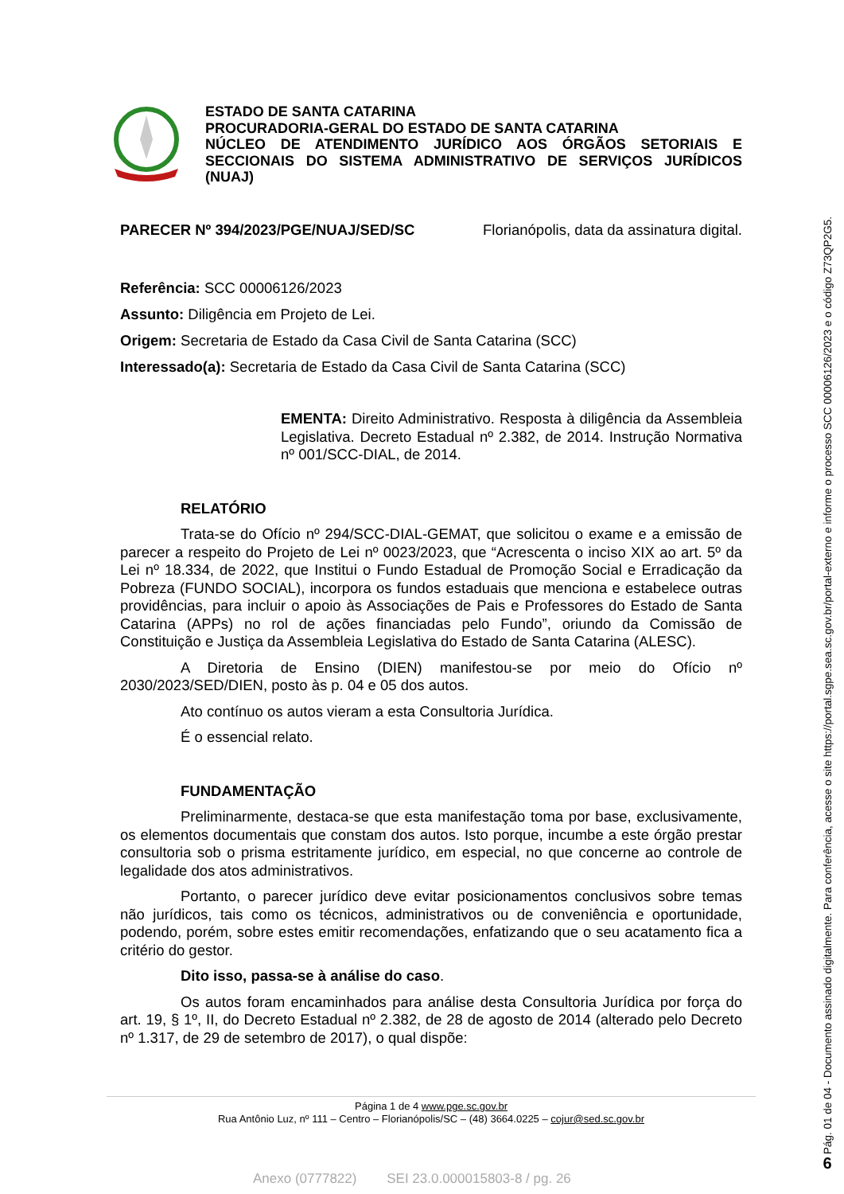ESTADO DE SANTA CATARINA
PROCURADORIA-GERAL DO ESTADO DE SANTA CATARINA
NÚCLEO DE ATENDIMENTO JURÍDICO AOS ÓRGÃOS SETORIAIS E SECCIONAIS DO SISTEMA ADMINISTRATIVO DE SERVIÇOS JURÍDICOS (NUAJ)
PARECER Nº 394/2023/PGE/NUAJ/SED/SC Florianópolis, data da assinatura digital.
Referência: SCC 00006126/2023
Assunto: Diligência em Projeto de Lei.
Origem: Secretaria de Estado da Casa Civil de Santa Catarina (SCC)
Interessado(a): Secretaria de Estado da Casa Civil de Santa Catarina (SCC)
EMENTA: Direito Administrativo. Resposta à diligência da Assembleia Legislativa. Decreto Estadual nº 2.382, de 2014. Instrução Normativa nº 001/SCC-DIAL, de 2014.
RELATÓRIO
Trata-se do Ofício nº 294/SCC-DIAL-GEMAT, que solicitou o exame e a emissão de parecer a respeito do Projeto de Lei nº 0023/2023, que “Acrescenta o inciso XIX ao art. 5º da Lei nº 18.334, de 2022, que Institui o Fundo Estadual de Promoção Social e Erradicação da Pobreza (FUNDO SOCIAL), incorpora os fundos estaduais que menciona e estabelece outras providências, para incluir o apoio às Associações de Pais e Professores do Estado de Santa Catarina (APPs) no rol de ações financiadas pelo Fundo”, oriundo da Comissão de Constituição e Justiça da Assembleia Legislativa do Estado de Santa Catarina (ALESC).
A Diretoria de Ensino (DIEN) manifestou-se por meio do Ofício nº 2030/2023/SED/DIEN, posto às p. 04 e 05 dos autos.
Ato contínuo os autos vieram a esta Consultoria Jurídica.
É o essencial relato.
FUNDAMENTAÇÃO
Preliminarmente, destaca-se que esta manifestação toma por base, exclusivamente, os elementos documentais que constam dos autos. Isto porque, incumbe a este órgão prestar consultoria sob o prisma estritamente jurídico, em especial, no que concerne ao controle de legalidade dos atos administrativos.
Portanto, o parecer jurídico deve evitar posicionamentos conclusivos sobre temas não jurídicos, tais como os técnicos, administrativos ou de conveniência e oportunidade, podendo, porém, sobre estes emitir recomendações, enfatizando que o seu acatamento fica a critério do gestor.
Dito isso, passa-se à análise do caso.
Os autos foram encaminhados para análise desta Consultoria Jurídica por força do art. 19, § 1º, II, do Decreto Estadual nº 2.382, de 28 de agosto de 2014 (alterado pelo Decreto nº 1.317, de 29 de setembro de 2017), o qual dispõe:
Página 1 de 4 www.pge.sc.gov.br
Rua Antônio Luz, nº 111 – Centro – Florianópolis/SC – (48) 3664.0225 – cojur@sed.sc.gov.br
Anexo (0777822) SEI 23.0.000015803-8 / pg. 26
Pág. 01 de 04 - Documento assinado digitalmente. Para conferência, acesse o site https://portal.sgpe.sea.sc.gov.br/portal-externo e informe o processo SCC 00006126/2023 e o código Z73QP2G5.
6